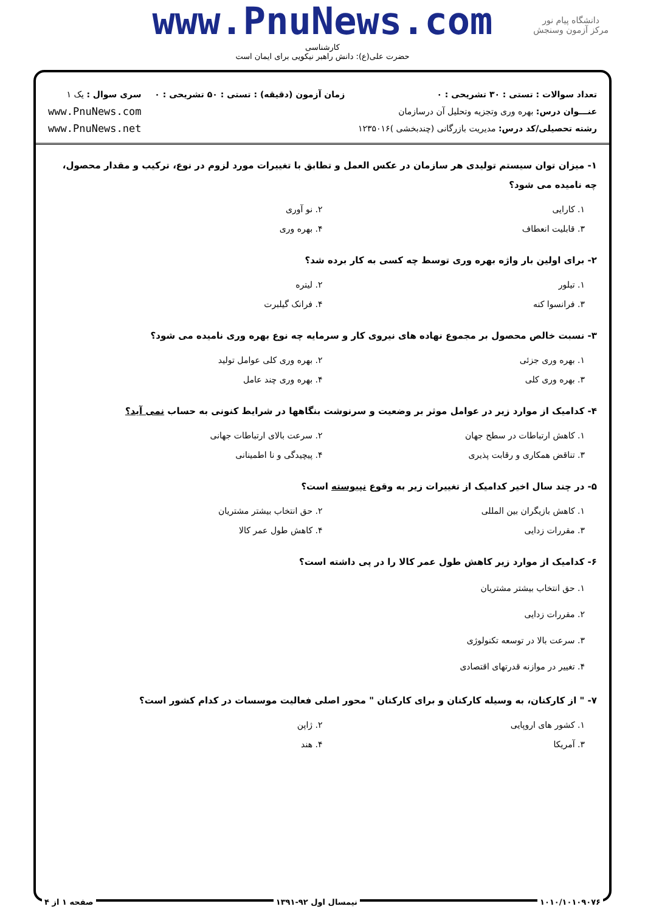www.PnuNews.com
کارشناسی
حضرت علی(ع): دانش راهبر نیکویی برای ایمان است
دانشگاه پیام نور
مرکز آزمون وسنجش
تعداد سوالات : تستی : ۳۰ تشریحی : ۰
عنـــوان درس: بهره وری وتجزیه وتحلیل آن درسازمان
رشته تحصیلی/کد درس: مدیریت بازرگانی (چندبخشی )۱۲۳۵۰۱۶
زمان آزمون (دقیقه) : تستی : ۵۰ تشریحی : ۰
سری سوال : یک ۱
www.PnuNews.com
www.PnuNews.net
۱- میزان توان سیستم تولیدی هر سازمان در عکس العمل و تطابق با تغییرات مورد لزوم در نوع، ترکیب و مقدار محصول، چه نامیده می شود؟
۱. کارایی
۲. نو آوری
۳. قابلیت انعطاف
۴. بهره وری
۲- برای اولین بار واژه بهره وری توسط چه کسی به کار برده شد؟
۱. تیلور
۲. لیتره
۳. فرانسوا کنه
۴. فرانک گیلبرت
۳- نسبت خالص محصول بر مجموع نهاده های نیروی کار و سرمایه چه نوع بهره وری نامیده می شود؟
۱. بهره وری جزئی
۲. بهره وری کلی عوامل تولید
۳. بهره وری کلی
۴. بهره وری چند عامل
۴- کدامیک از موارد زیر در عوامل موثر بر وضعیت و سرنوشت بنگاهها در شرایط کنونی به حساب نمی آید؟
۱. کاهش ارتباطات در سطح جهان
۲. سرعت بالای ارتباطات جهانی
۳. تناقض همکاری و رقابت پذیری
۴. پیچیدگی و نا اطمینانی
۵- در چند سال اخیر کدامیک از تغییرات زیر به وقوع نپیوسته است؟
۱. کاهش بازیگران بین المللی
۲. حق انتخاب بیشتر مشتریان
۳. مقررات زدایی
۴. کاهش طول عمر کالا
۶- کدامیک از موارد زیر کاهش طول عمر کالا را در پی داشته است؟
۱. حق انتخاب بیشتر مشتریان
۲. مقررات زدایی
۳. سرعت بالا در توسعه تکنولوژی
۴. تغییر در موازنه قدرتهای اقتصادی
۷- " از کارکنان، به وسیله کارکنان و برای کارکنان " محور اصلی فعالیت موسسات در کدام کشور است؟
۱. کشور های اروپایی
۲. ژاپن
۳. آمریکا
۴. هند
۱۰۱۰/۱۰۱۰۹۰۷۶ نیمسال اول ۹۲-۱۳۹۱ صفحه ۱ از ۴